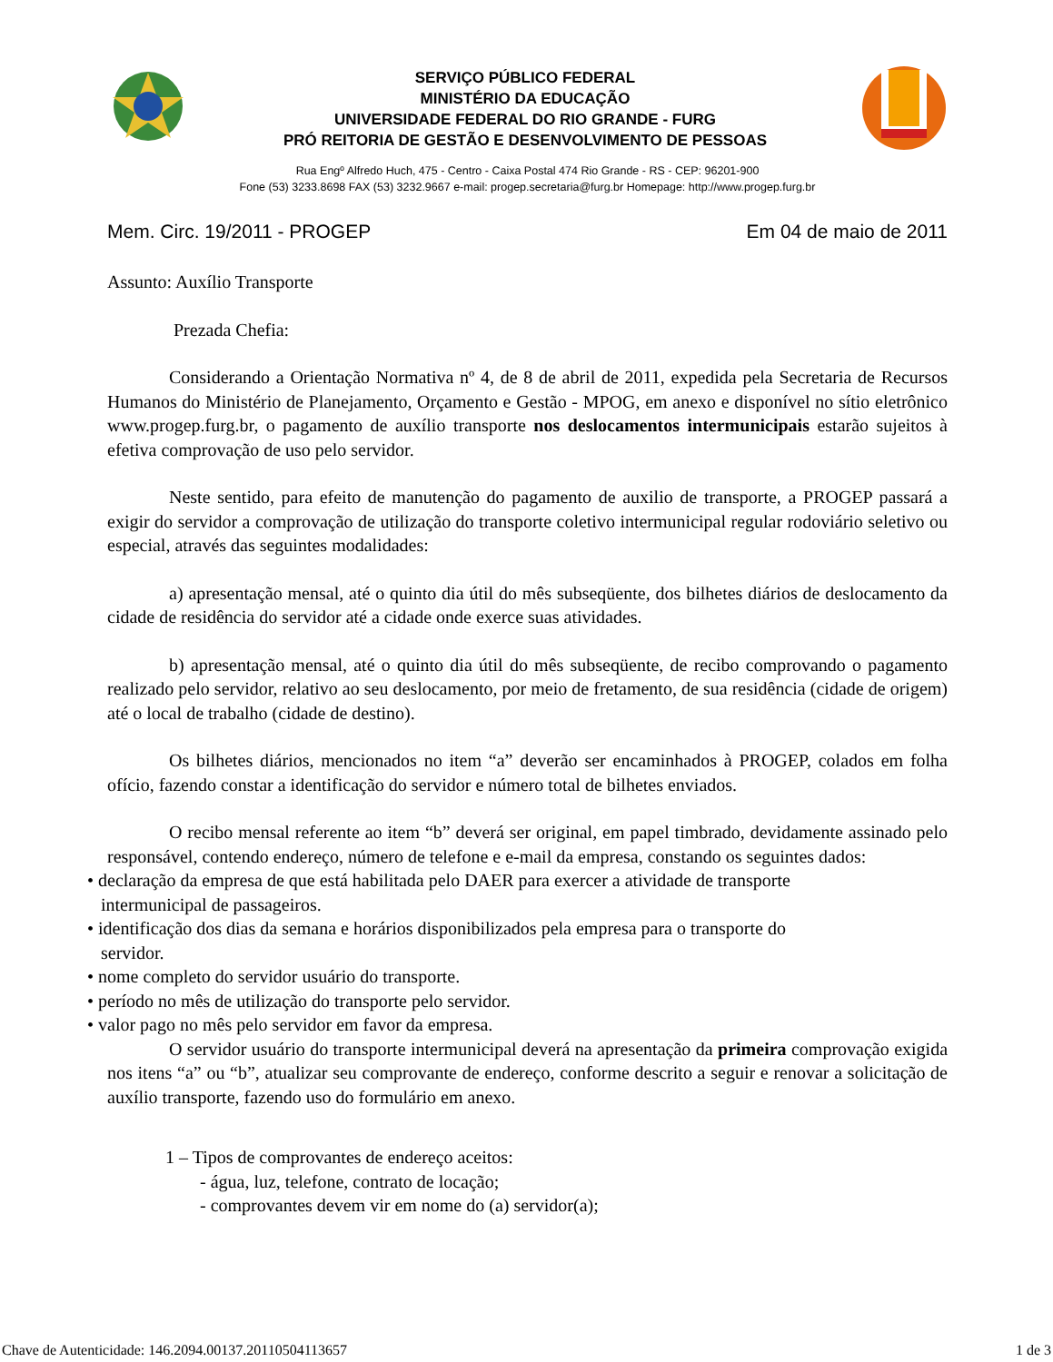SERVIÇO PÚBLICO FEDERAL
MINISTÉRIO DA EDUCAÇÃO
UNIVERSIDADE FEDERAL DO RIO GRANDE - FURG
PRÓ REITORIA DE GESTÃO E DESENVOLVIMENTO DE PESSOAS
Rua Engº Alfredo Huch, 475 - Centro - Caixa Postal 474 Rio Grande - RS - CEP: 96201-900
Fone (53) 3233.8698 FAX (53) 3232.9667 e-mail: progep.secretaria@furg.br Homepage: http://www.progep.furg.br
Mem. Circ. 19/2011 - PROGEP Em 04 de maio de 2011
Assunto: Auxílio Transporte
Prezada Chefia:
Considerando a Orientação Normativa nº 4, de 8 de abril de 2011, expedida pela Secretaria de Recursos Humanos do Ministério de Planejamento, Orçamento e Gestão - MPOG, em anexo e disponível no sítio eletrônico www.progep.furg.br, o pagamento de auxílio transporte nos deslocamentos intermunicipais estarão sujeitos à efetiva comprovação de uso pelo servidor.
Neste sentido, para efeito de manutenção do pagamento de auxilio de transporte, a PROGEP passará a exigir do servidor a comprovação de utilização do transporte coletivo intermunicipal regular rodoviário seletivo ou especial, através das seguintes modalidades:
a) apresentação mensal, até o quinto dia útil do mês subseqüente, dos bilhetes diários de deslocamento da cidade de residência do servidor até a cidade onde exerce suas atividades.
b) apresentação mensal, até o quinto dia útil do mês subseqüente, de recibo comprovando o pagamento realizado pelo servidor, relativo ao seu deslocamento, por meio de fretamento, de sua residência (cidade de origem) até o local de trabalho (cidade de destino).
Os bilhetes diários, mencionados no item “a” deverão ser encaminhados à PROGEP, colados em folha ofício, fazendo constar a identificação do servidor e número total de bilhetes enviados.
O recibo mensal referente ao item “b” deverá ser original, em papel timbrado, devidamente assinado pelo responsável, contendo endereço, número de telefone e e-mail da empresa, constando os seguintes dados:
• declaração da empresa de que está habilitada pelo DAER para exercer a atividade de transporte
intermunicipal de passageiros.
• identificação dos dias da semana e horários disponibilizados pela empresa para o transporte do
servidor.
• nome completo do servidor usuário do transporte.
• período no mês de utilização do transporte pelo servidor.
• valor pago no mês pelo servidor em favor da empresa.
O servidor usuário do transporte intermunicipal deverá na apresentação da primeira comprovação exigida nos itens “a” ou “b”, atualizar seu comprovante de endereço, conforme descrito a seguir e renovar a solicitação de auxílio transporte, fazendo uso do formulário em anexo.
1 – Tipos de comprovantes de endereço aceitos:
- água, luz, telefone, contrato de locação;
- comprovantes devem vir em nome do (a) servidor(a);
Chave de Autenticidade: 146.2094.00137.20110504113657 1 de 3